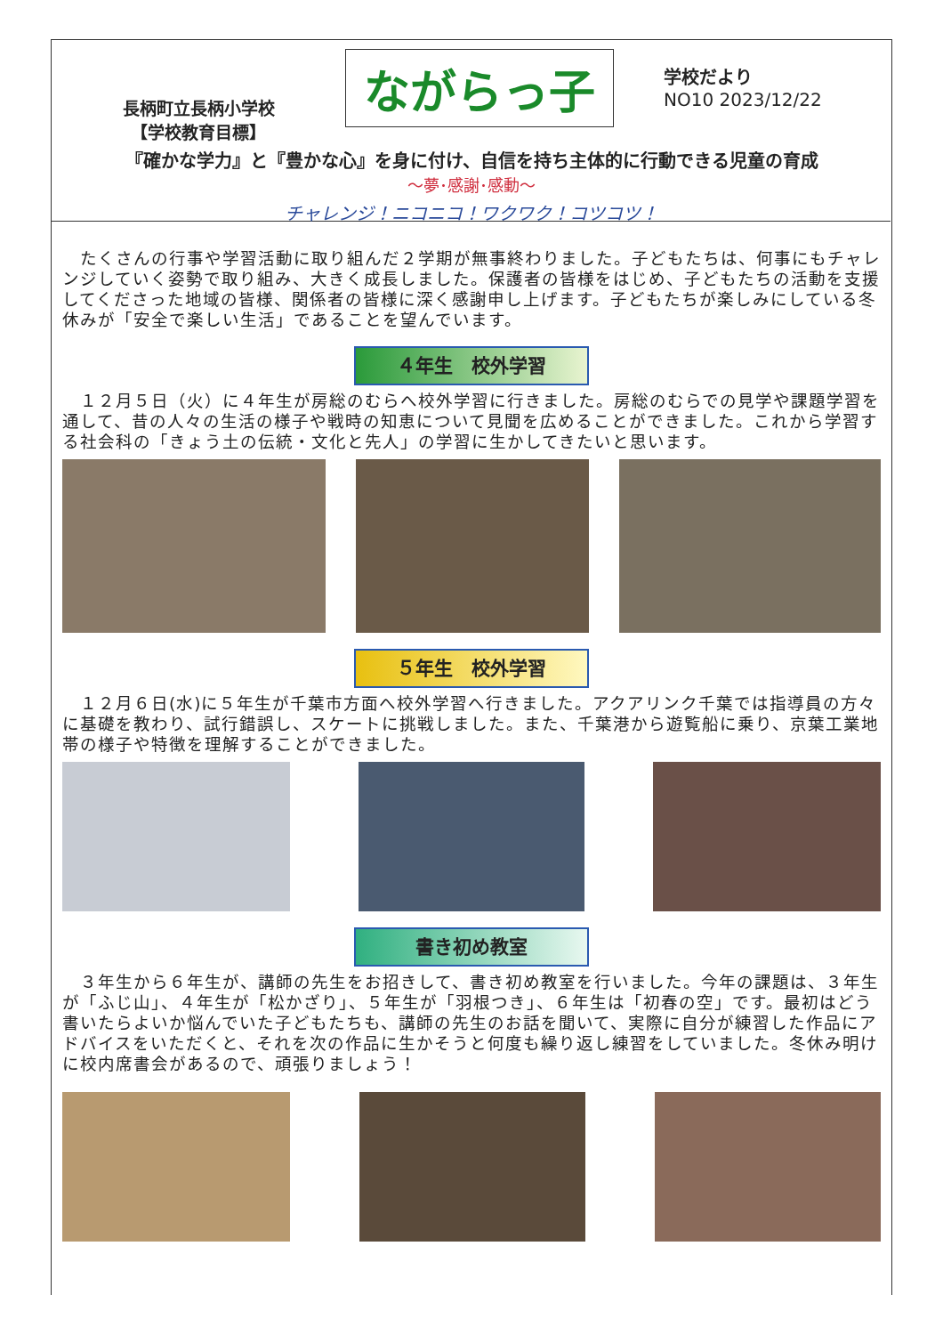長柄町立長柄小学校
【学校教育目標】
ながらっ子
学校だより
NO10 2023/12/22
『確かな学力』と『豊かな心』を身に付け、自信を持ち主体的に行動できる児童の育成
～夢･感謝･感動～
チャレンジ！ニコニコ！ワクワク！コツコツ！
　たくさんの行事や学習活動に取り組んだ２学期が無事終わりました。子どもたちは、何事にもチャレンジしていく姿勢で取り組み、大きく成長しました。保護者の皆様をはじめ、子どもたちの活動を支援してくださった地域の皆様、関係者の皆様に深く感謝申し上げます。子どもたちが楽しみにしている冬休みが「安全で楽しい生活」であることを望んでいます。
４年生　校外学習
　１２月５日（火）に４年生が房総のむらへ校外学習に行きました。房総のむらでの見学や課題学習を通して、昔の人々の生活の様子や戦時の知恵について見聞を広めることができました。これから学習する社会科の「きょう土の伝統・文化と先人」の学習に生かしてきたいと思います。
５年生　校外学習
　１２月６日(水)に５年生が千葉市方面へ校外学習へ行きました。アクアリンク千葉では指導員の方々に基礎を教わり、試行錯誤し、スケートに挑戦しました。また、千葉港から遊覧船に乗り、京葉工業地帯の様子や特徴を理解することができました。
書き初め教室
　３年生から６年生が、講師の先生をお招きして、書き初め教室を行いました。今年の課題は、３年生が「ふじ山」、４年生が「松かざり」、５年生が「羽根つき」、６年生は「初春の空」です。最初はどう書いたらよいか悩んでいた子どもたちも、講師の先生のお話を聞いて、実際に自分が練習した作品にアドバイスをいただくと、それを次の作品に生かそうと何度も繰り返し練習をしていました。冬休み明けに校内席書会があるので、頑張りましょう！